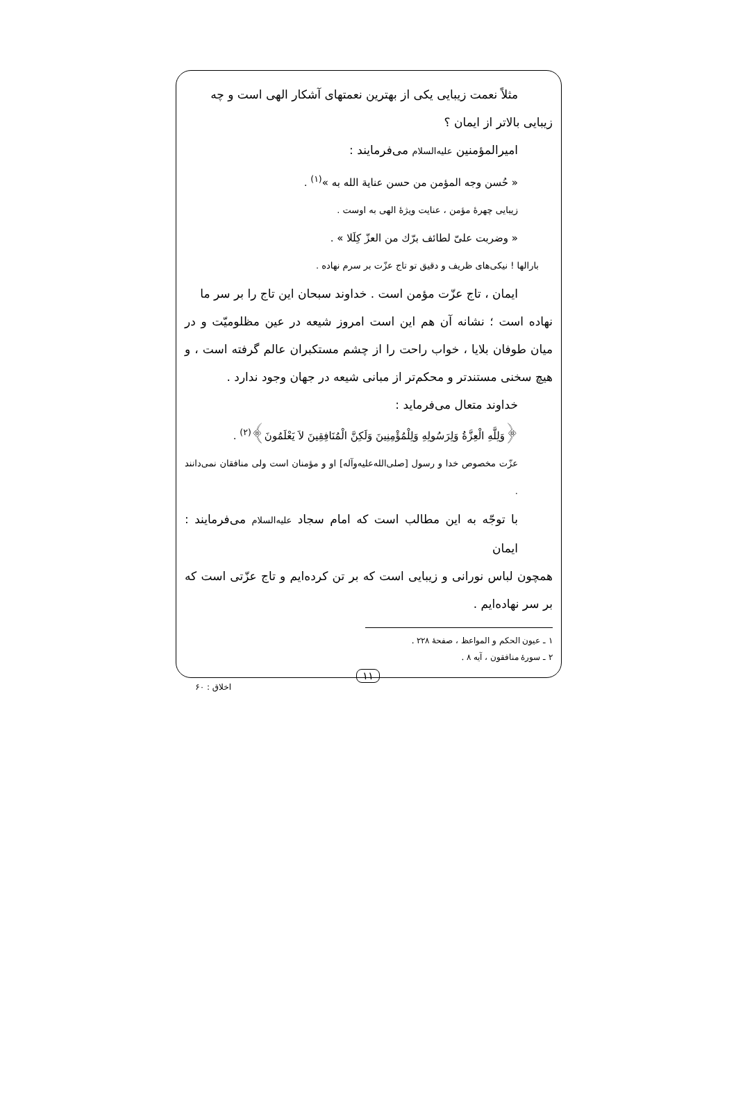مثلاً نعمت زیبایی یکی از بهترین نعمتهای آشکار الهی است و چه
زیبایی بالاتر از ایمان ؟
امیرالمؤمنین علیه‌السلام می‌فرمایند :
« حُسن وجه المؤمن من حسن عنایة الله به »<sup>(۱)</sup> .
زیبایی چهرهٔ مؤمن ، عنایت ویژهٔ الهی به اوست .
« وضربت علیّ لطائف برّك من العزّ كِلَلا » .
بارالها ! نیکی‌های ظریف و دقیق تو تاج عزّت بر سرم نهاده .
ایمان ، تاج عزّت مؤمن است . خداوند سبحان این تاج را بر سر ما
نهاده است ؛ نشانه آن هم این است امروز شیعه در عین مظلومیّت و در میان طوفان بلایا ، خواب راحت را از چشم مستکبران عالم گرفته است ، و هیچ سخنی مستندتر و محکم‌تر از مبانی شیعه در جهان وجود ندارد .
خداوند متعال می‌فرماید :
﴿وَلِلَّهِ الْعِزَّةُ وَلِرَسُولِهِ وَلِلْمُؤْمِنِينَ وَلَكِنَّ الْمُنَافِقِينَ لاَ يَعْلَمُونَ﴾<sup>(۲)</sup> .
عزّت مخصوص خدا و رسول [صلی‌الله‌علیه‌وآله] او و مؤمنان است ولی منافقان نمی‌دانند .
با توجّه به این مطالب است که امام سجاد علیه‌السلام می‌فرمایند : ایمان
همچون لباس نورانی و زیبایی است که بر تن کرده‌ایم و تاج عزّتی است که بر سر نهاده‌ایم .
۱ ـ عیون الحکم و المواعظ ، صفحهٔ ۲۲۸ .
۲ ـ سورهٔ منافقون ، آیه ۸ .
۱۱
اخلاق : ۶۰